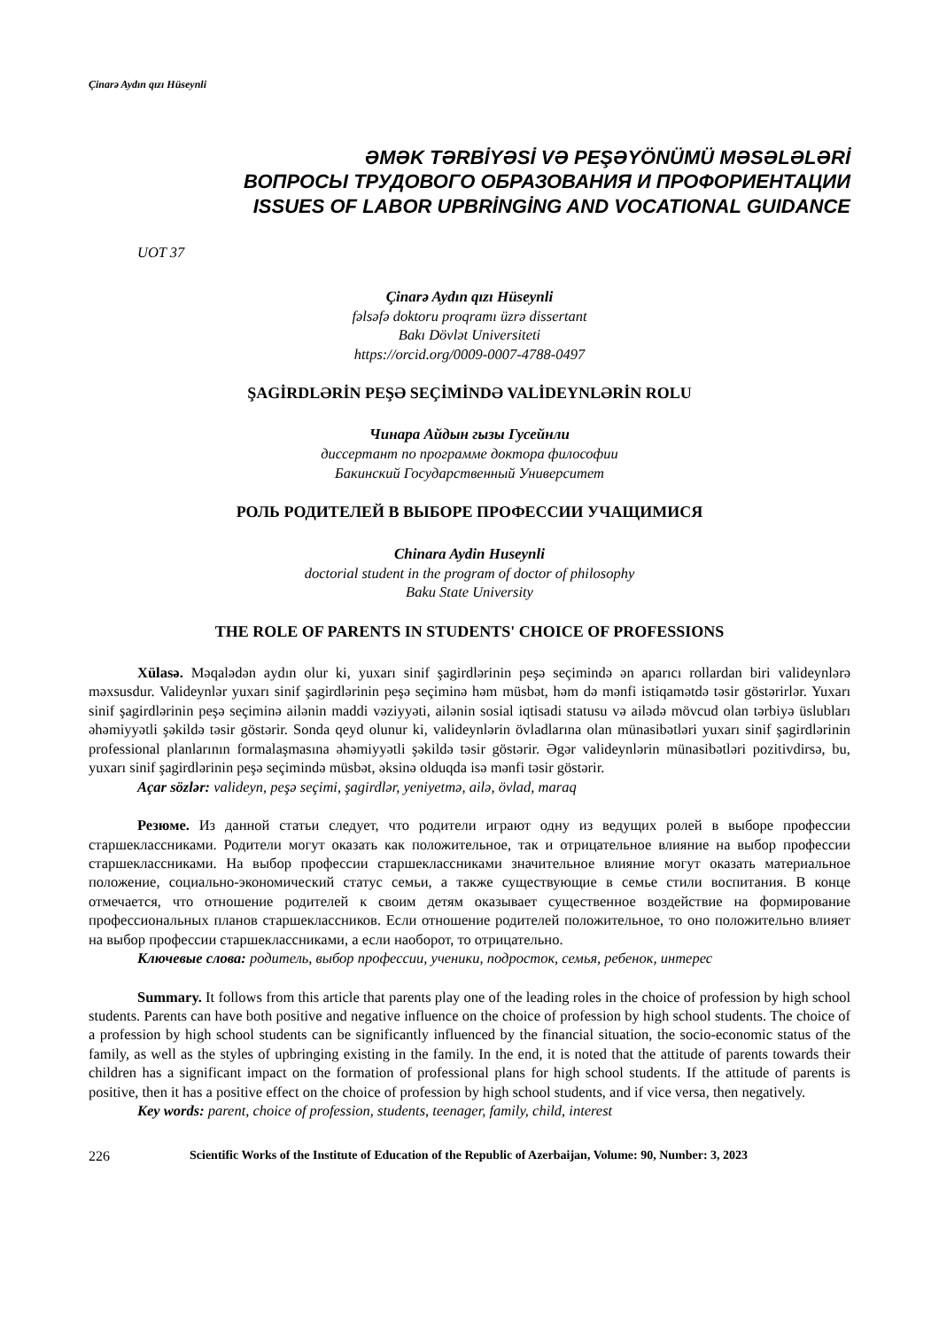Çinarə Aydın qızı Hüseynli
ƏMƏK TƏRBİYƏSİ VƏ PEŞƏYÖNÜMÜ MƏSƏLƏLƏRİ
ВОПРОСЫ ТРУДОВОГО ОБРАЗОВАНИЯ И ПРОФОРИЕНТАЦИИ
ISSUES OF LABOR UPBRİNGİNG AND VOCATIONAL GUIDANCE
UOT 37
Çinarə Aydın qızı Hüseynli
fəlsəfə doktoru proqramı üzrə dissertant
Bakı Dövlət Universiteti
https://orcid.org/0009-0007-4788-0497
ŞAGİRDLƏRİN PEŞƏ SEÇİMİNDƏ VALİDEYNLƏRİN ROLU
Чинара Айдын гызы Гусейнли
диссертант по программе доктора философии
Бакинский Государственный Университет
РОЛЬ РОДИТЕЛЕЙ В ВЫБОРЕ ПРОФЕССИИ УЧАЩИМИСЯ
Chinara Aydin Huseynli
doctorial student in the program of doctor of philosophy
Baku State University
THE ROLE OF PARENTS IN STUDENTS' CHOICE OF PROFESSIONS
Xülasə. Məqalədən aydın olur ki, yuxarı sinif şagirdlərinin peşə seçimində ən aparıcı rollardan biri valideynlərə məxsusdur. Valideynlər yuxarı sinif şagirdlərinin peşə seçiminə həm müsbət, həm də mənfi istiqamətdə təsir göstərirlər. Yuxarı sinif şagirdlərinin peşə seçiminə ailənin maddi vəziyyəti, ailənin sosial iqtisadi statusu və ailədə mövcud olan tərbiyə üslubları əhəmiyyətli şəkildə təsir göstərir. Sonda qeyd olunur ki, valideynlərin övladlarına olan münasibətləri yuxarı sinif şagirdlərinin professional planlarının formalaşmasına əhəmiyyətli şəkildə təsir göstərir. Əgər valideynlərin münasibətləri pozitivdirsə, bu, yuxarı sinif şagirdlərinin peşə seçimində müsbət, əksinə olduqda isə mənfi təsir göstərir.
Açar sözlər: valideyn, peşə seçimi, şagirdlər, yeniyetmə, ailə, övlad, maraq
Резюме. Из данной статьи следует, что родители играют одну из ведущих ролей в выборе профессии старшеклассниками. Родители могут оказать как положительное, так и отрицательное влияние на выбор профессии старшеклассниками. На выбор профессии старшеклассниками значительное влияние могут оказать материальное положение, социально-экономический статус семьи, а также существующие в семье стили воспитания. В конце отмечается, что отношение родителей к своим детям оказывает существенное воздействие на формирование профессиональных планов старшеклассников. Если отношение родителей положительное, то оно положительно влияет на выбор профессии старшеклассниками, а если наоборот, то отрицательно.
Ключевые слова: родитель, выбор профессии, ученики, подросток, семья, ребенок, интерес
Summary. It follows from this article that parents play one of the leading roles in the choice of profession by high school students. Parents can have both positive and negative influence on the choice of profession by high school students. The choice of a profession by high school students can be significantly influenced by the financial situation, the socio-economic status of the family, as well as the styles of upbringing existing in the family. In the end, it is noted that the attitude of parents towards their children has a significant impact on the formation of professional plans for high school students. If the attitude of parents is positive, then it has a positive effect on the choice of profession by high school students, and if vice versa, then negatively.
Key words: parent, choice of profession, students, teenager, family, child, interest
226 Scientific Works of the Institute of Education of the Republic of Azerbaijan, Volume: 90, Number: 3, 2023